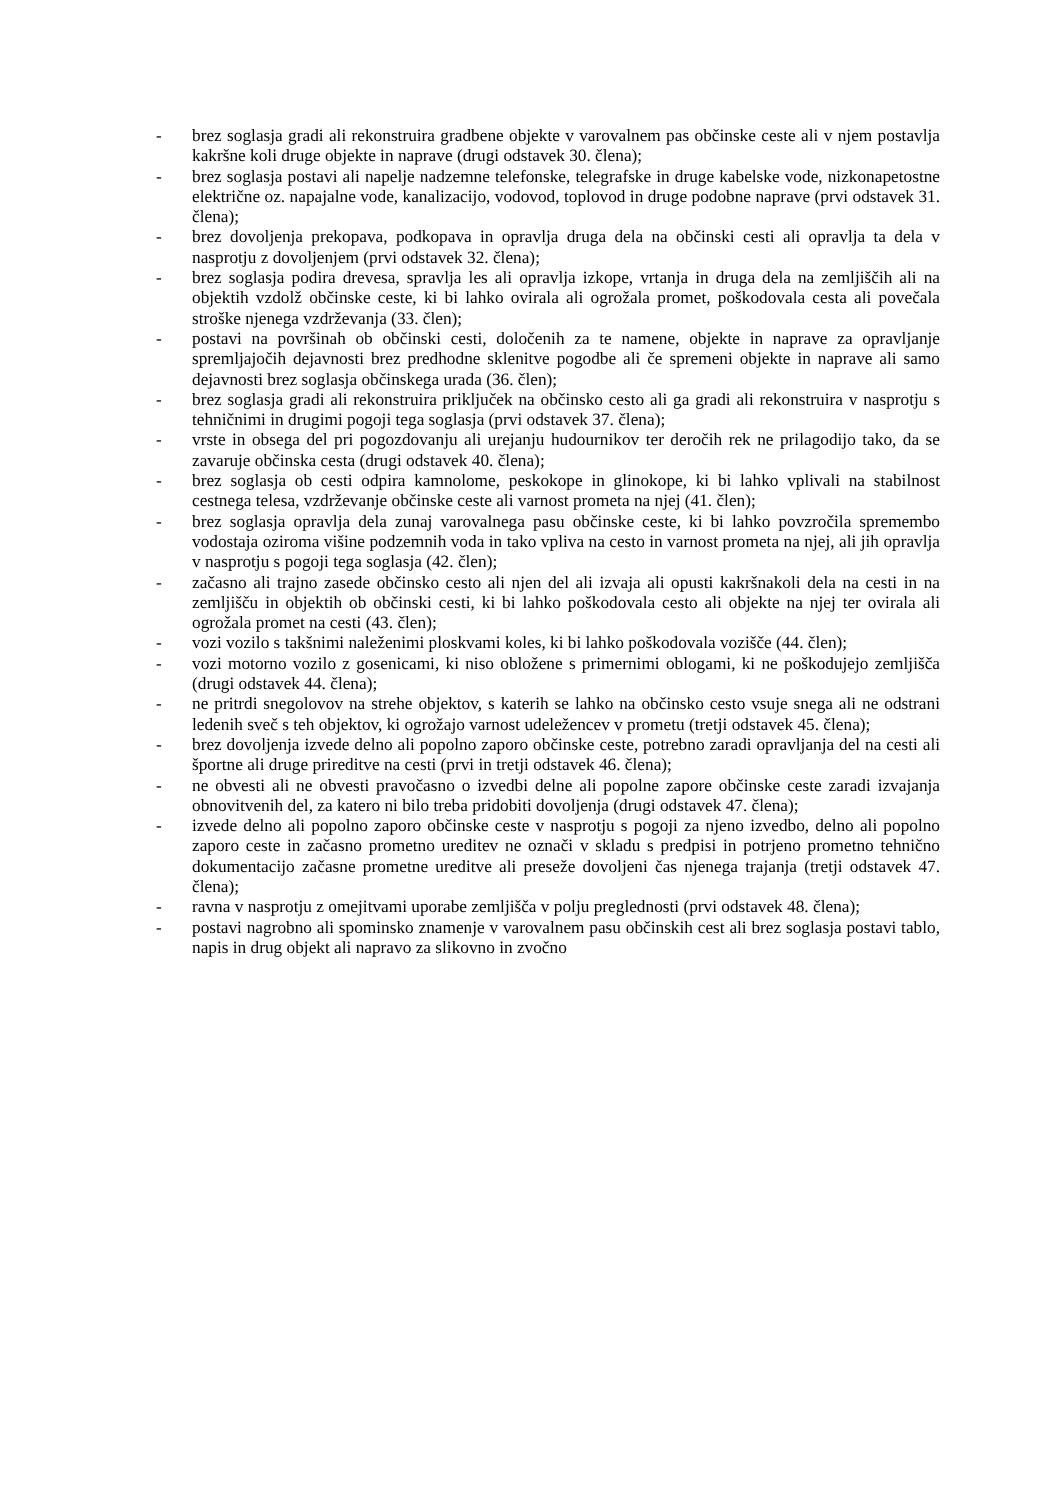- brez soglasja gradi ali rekonstruira gradbene objekte v varovalnem pas občinske ceste ali v njem postavlja kakršne koli druge objekte in naprave (drugi odstavek 30. člena);
- brez soglasja postavi ali napelje nadzemne telefonske, telegrafske in druge kabelske vode, nizkonapetostne električne oz. napajalne vode, kanalizacijo, vodovod, toplovod in druge podobne naprave (prvi odstavek 31. člena);
- brez dovoljenja prekopava, podkopava in opravlja druga dela na občinski cesti ali opravlja ta dela v nasprotju z dovoljenjem (prvi odstavek 32. člena);
- brez soglasja podira drevesa, spravlja les ali opravlja izkope, vrtanja in druga dela na zemljiščih ali na objektih vzdolž občinske ceste, ki bi lahko ovirala ali ogrožala promet, poškodovala cesta ali povečala stroške njenega vzdrževanja (33. člen);
- postavi na površinah ob občinski cesti, določenih za te namene, objekte in naprave za opravljanje spremljajočih dejavnosti brez predhodne sklenitve pogodbe ali če spremeni objekte in naprave ali samo dejavnosti brez soglasja občinskega urada (36. člen);
- brez soglasja gradi ali rekonstruira priključek na občinsko cesto ali ga gradi ali rekonstruira v nasprotju s tehničnimi in drugimi pogoji tega soglasja (prvi odstavek 37. člena);
- vrste in obsega del pri pogozdovanju ali urejanju hudournikov ter deročih rek ne prilagodijo tako, da se zavaruje občinska cesta (drugi odstavek 40. člena);
- brez soglasja ob cesti odpira kamnolome, peskokope in glinokope, ki bi lahko vplivali na stabilnost cestnega telesa, vzdrževanje občinske ceste ali varnost prometa na njej (41. člen);
- brez soglasja opravlja dela zunaj varovalnega pasu občinske ceste, ki bi lahko povzročila spremembo vodostaja oziroma višine podzemnih voda in tako vpliva na cesto in varnost prometa na njej, ali jih opravlja v nasprotju s pogoji tega soglasja (42. člen);
- začasno ali trajno zasede občinsko cesto ali njen del ali izvaja ali opusti kakršnakoli dela na cesti in na zemljišču in objektih ob občinski cesti, ki bi lahko poškodovala cesto ali objekte na njej ter ovirala ali ogrožala promet na cesti (43. člen);
- vozi vozilo s takšnimi naleženimi ploskvami koles, ki bi lahko poškodovala vozišče (44. člen);
- vozi motorno vozilo z gosenicami, ki niso obložene s primernimi oblogami, ki ne poškodujejo zemljišča (drugi odstavek 44. člena);
- ne pritrdi snegolovov na strehe objektov, s katerih se lahko na občinsko cesto vsuje snega ali ne odstrani ledenih sveč s teh objektov, ki ogrožajo varnost udeležencev v prometu (tretji odstavek 45. člena);
- brez dovoljenja izvede delno ali popolno zaporo občinske ceste, potrebno zaradi opravljanja del na cesti ali športne ali druge prireditve na cesti (prvi in tretji odstavek 46. člena);
- ne obvesti ali ne obvesti pravočasno o izvedbi delne ali popolne zapore občinske ceste zaradi izvajanja obnovitvenih del, za katero ni bilo treba pridobiti dovoljenja (drugi odstavek 47. člena);
- izvede delno ali popolno zaporo občinske ceste v nasprotju s pogoji za njeno izvedbo, delno ali popolno zaporo ceste in začasno prometno ureditev ne označi v skladu s predpisi in potrjeno prometno tehnično dokumentacijo začasne prometne ureditve ali preseže dovoljeni čas njenega trajanja (tretji odstavek 47. člena);
- ravna v nasprotju z omejitvami uporabe zemljišča v polju preglednosti (prvi odstavek 48. člena);
- postavi nagrobno ali spominsko znamenje v varovalnem pasu občinskih cest ali brez soglasja postavi tablo, napis in drug objekt ali napravo za slikovno in zvočno